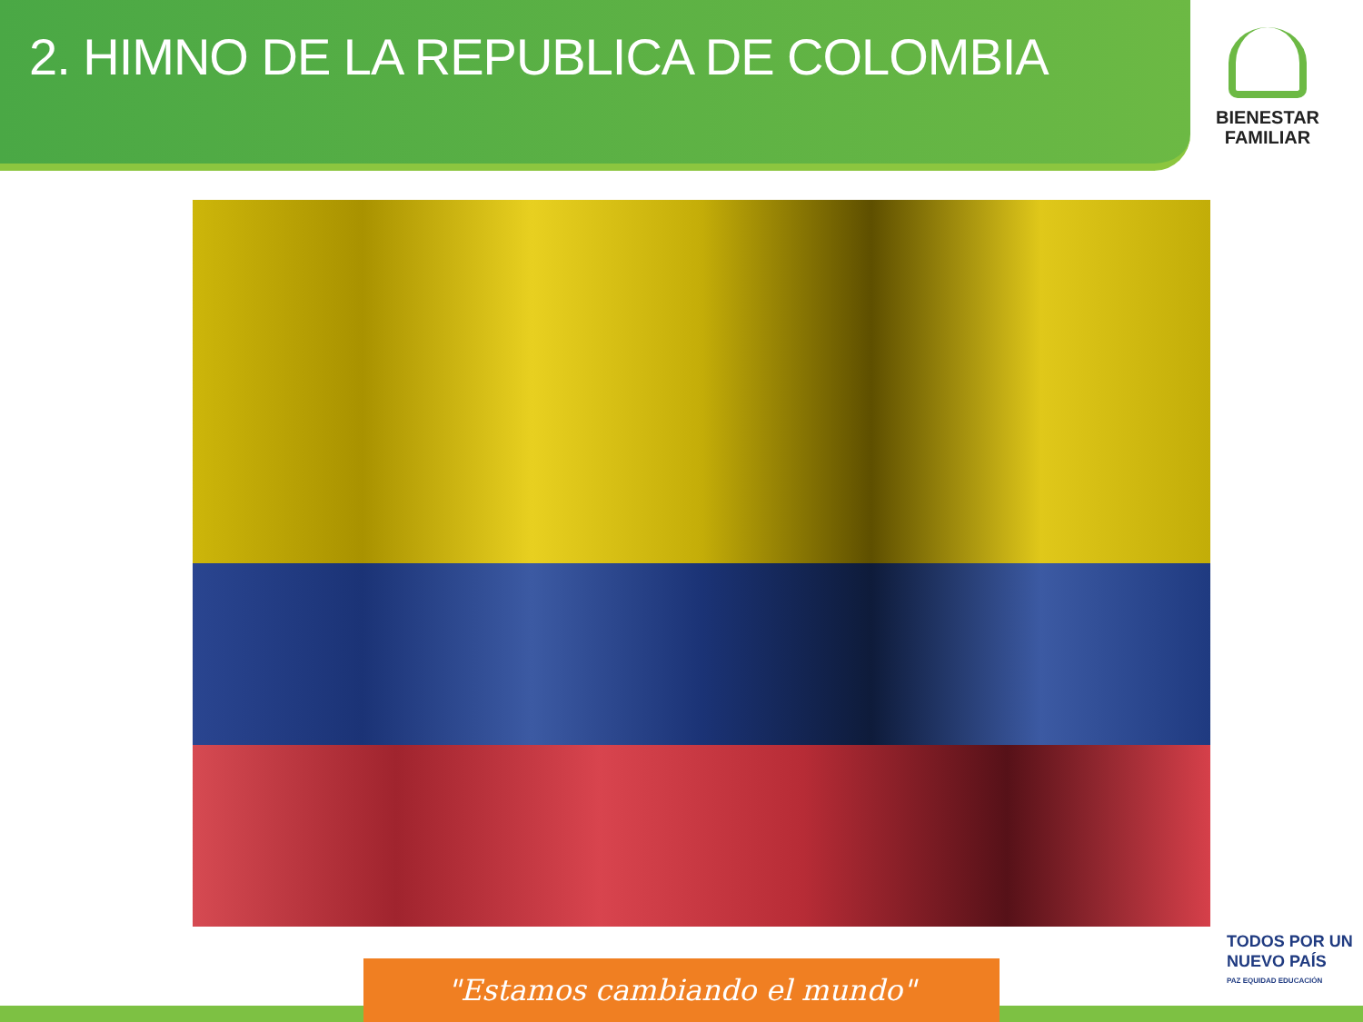2. HIMNO DE LA REPUBLICA DE COLOMBIA
BIENESTAR
FAMILIAR
"Estamos cambiando el mundo"
TODOS POR UN
NUEVO PAÍS
PAZ EQUIDAD EDUCACIÓN